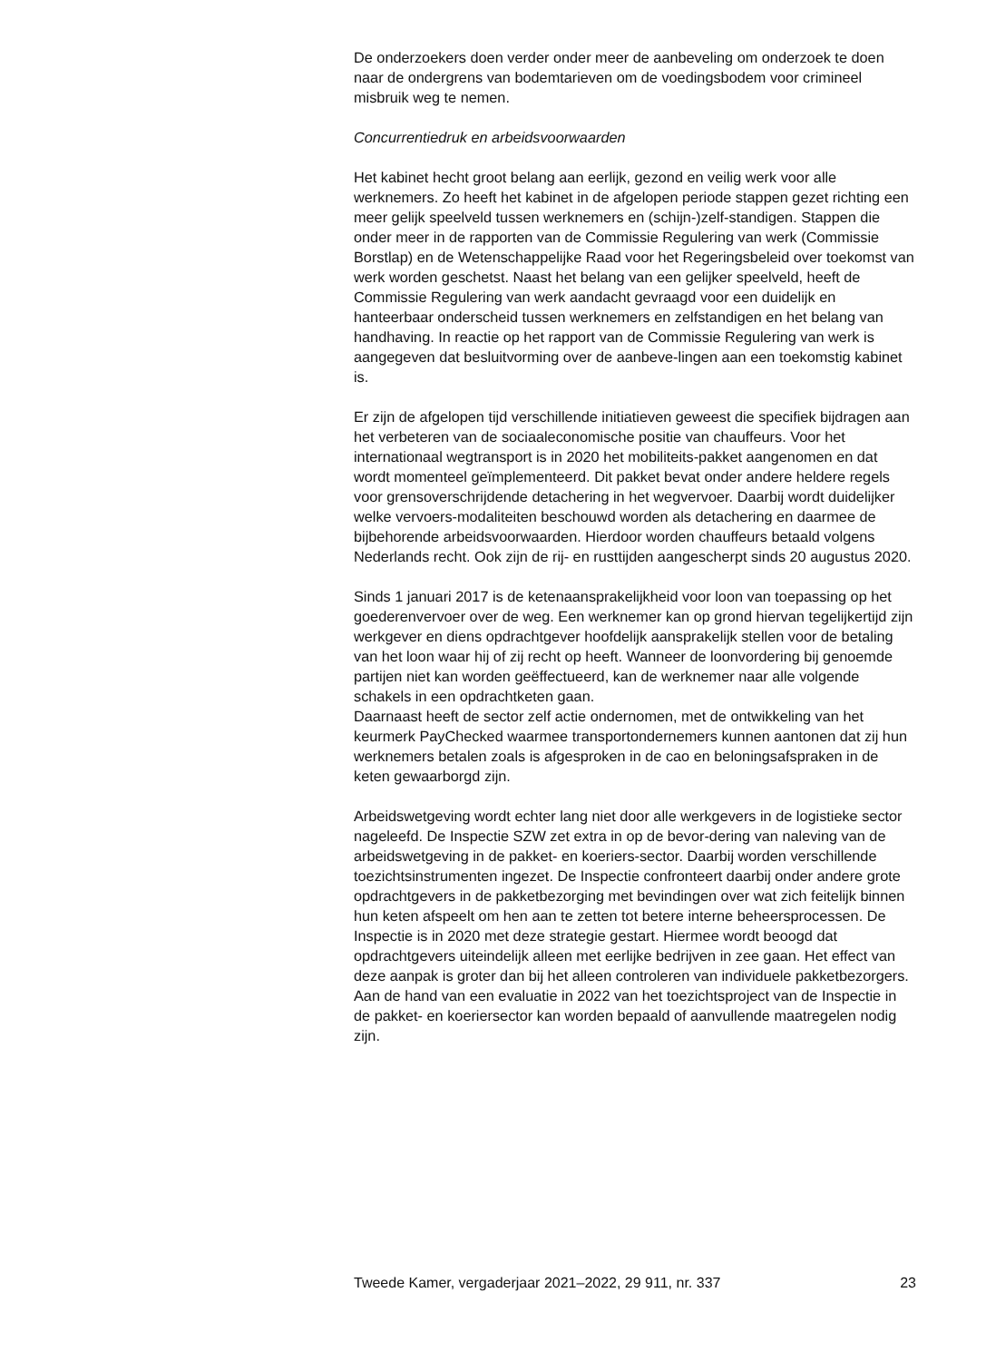De onderzoekers doen verder onder meer de aanbeveling om onderzoek te doen naar de ondergrens van bodemtarieven om de voedingsbodem voor crimineel misbruik weg te nemen.
Concurrentiedruk en arbeidsvoorwaarden
Het kabinet hecht groot belang aan eerlijk, gezond en veilig werk voor alle werknemers. Zo heeft het kabinet in de afgelopen periode stappen gezet richting een meer gelijk speelveld tussen werknemers en (schijn-)zelf-standigen. Stappen die onder meer in de rapporten van de Commissie Regulering van werk (Commissie Borstlap) en de Wetenschappelijke Raad voor het Regeringsbeleid over toekomst van werk worden geschetst. Naast het belang van een gelijker speelveld, heeft de Commissie Regulering van werk aandacht gevraagd voor een duidelijk en hanteerbaar onderscheid tussen werknemers en zelfstandigen en het belang van handhaving. In reactie op het rapport van de Commissie Regulering van werk is aangegeven dat besluitvorming over de aanbeve-lingen aan een toekomstig kabinet is.
Er zijn de afgelopen tijd verschillende initiatieven geweest die specifiek bijdragen aan het verbeteren van de sociaaleconomische positie van chauffeurs. Voor het internationaal wegtransport is in 2020 het mobiliteits-pakket aangenomen en dat wordt momenteel geïmplementeerd. Dit pakket bevat onder andere heldere regels voor grensoverschrijdende detachering in het wegvervoer. Daarbij wordt duidelijker welke vervoers-modaliteiten beschouwd worden als detachering en daarmee de bijbehorende arbeidsvoorwaarden. Hierdoor worden chauffeurs betaald volgens Nederlands recht. Ook zijn de rij- en rusttijden aangescherpt sinds 20 augustus 2020.
Sinds 1 januari 2017 is de ketenaansprakelijkheid voor loon van toepassing op het goederenvervoer over de weg. Een werknemer kan op grond hiervan tegelijkertijd zijn werkgever en diens opdrachtgever hoofdelijk aansprakelijk stellen voor de betaling van het loon waar hij of zij recht op heeft. Wanneer de loonvordering bij genoemde partijen niet kan worden geëffectueerd, kan de werknemer naar alle volgende schakels in een opdrachtketen gaan.
Daarnaast heeft de sector zelf actie ondernomen, met de ontwikkeling van het keurmerk PayChecked waarmee transportondernemers kunnen aantonen dat zij hun werknemers betalen zoals is afgesproken in de cao en beloningsafspraken in de keten gewaarborgd zijn.
Arbeidswetgeving wordt echter lang niet door alle werkgevers in de logistieke sector nageleefd. De Inspectie SZW zet extra in op de bevor-dering van naleving van de arbeidswetgeving in de pakket- en koeriers-sector. Daarbij worden verschillende toezichtsinstrumenten ingezet. De Inspectie confronteert daarbij onder andere grote opdrachtgevers in de pakketbezorging met bevindingen over wat zich feitelijk binnen hun keten afspeelt om hen aan te zetten tot betere interne beheersprocessen. De Inspectie is in 2020 met deze strategie gestart. Hiermee wordt beoogd dat opdrachtgevers uiteindelijk alleen met eerlijke bedrijven in zee gaan. Het effect van deze aanpak is groter dan bij het alleen controleren van individuele pakketbezorgers. Aan de hand van een evaluatie in 2022 van het toezichtsproject van de Inspectie in de pakket- en koeriersector kan worden bepaald of aanvullende maatregelen nodig zijn.
Tweede Kamer, vergaderjaar 2021–2022, 29 911, nr. 337 23